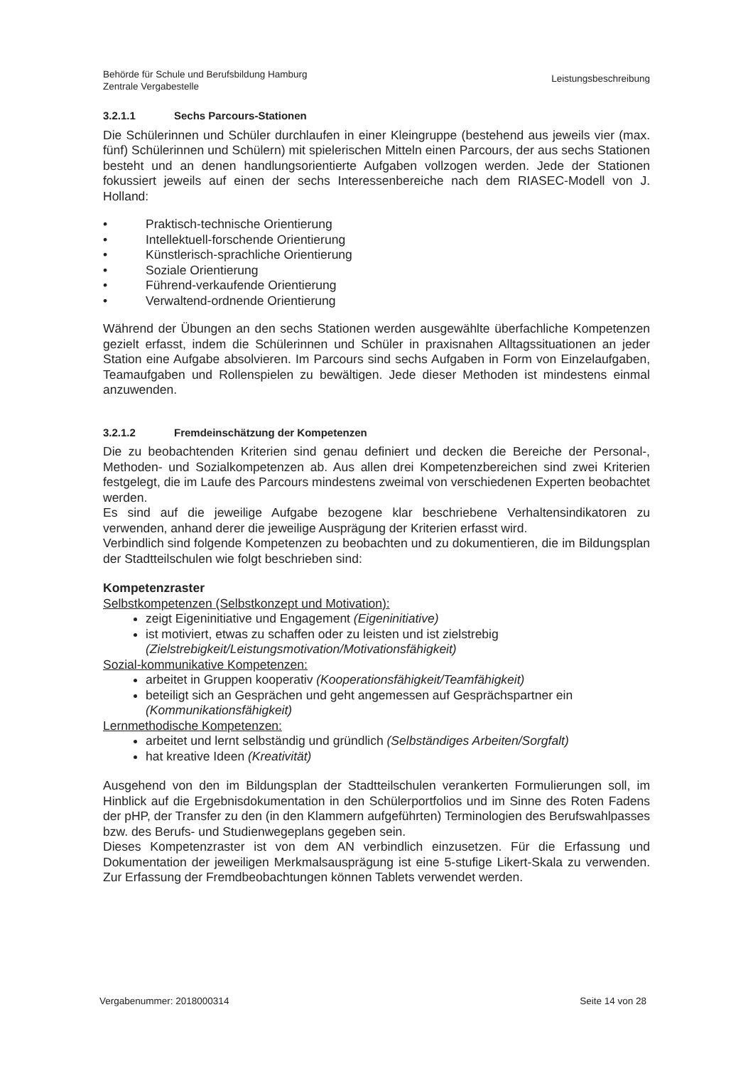Behörde für Schule und Berufsbildung Hamburg
Zentrale Vergabestelle
Leistungsbeschreibung
3.2.1.1 Sechs Parcours-Stationen
Die Schülerinnen und Schüler durchlaufen in einer Kleingruppe (bestehend aus jeweils vier (max. fünf) Schülerinnen und Schülern) mit spielerischen Mitteln einen Parcours, der aus sechs Stationen besteht und an denen handlungsorientierte Aufgaben vollzogen werden. Jede der Stationen fokussiert jeweils auf einen der sechs Interessenbereiche nach dem RIASEC-Modell von J. Holland:
• Praktisch-technische Orientierung
• Intellektuell-forschende Orientierung
• Künstlerisch-sprachliche Orientierung
• Soziale Orientierung
• Führend-verkaufende Orientierung
• Verwaltend-ordnende Orientierung
Während der Übungen an den sechs Stationen werden ausgewählte überfachliche Kompetenzen gezielt erfasst, indem die Schülerinnen und Schüler in praxisnahen Alltagssituationen an jeder Station eine Aufgabe absolvieren. Im Parcours sind sechs Aufgaben in Form von Einzelaufgaben, Teamaufgaben und Rollenspielen zu bewältigen. Jede dieser Methoden ist mindestens einmal anzuwenden.
3.2.1.2 Fremdeinschätzung der Kompetenzen
Die zu beobachtenden Kriterien sind genau definiert und decken die Bereiche der Personal-, Methoden- und Sozialkompetenzen ab. Aus allen drei Kompetenzbereichen sind zwei Kriterien festgelegt, die im Laufe des Parcours mindestens zweimal von verschiedenen Experten beobachtet werden.
Es sind auf die jeweilige Aufgabe bezogene klar beschriebene Verhaltensindikatoren zu verwenden, anhand derer die jeweilige Ausprägung der Kriterien erfasst wird.
Verbindlich sind folgende Kompetenzen zu beobachten und zu dokumentieren, die im Bildungsplan der Stadtteilschulen wie folgt beschrieben sind:
Kompetenzraster
Selbstkompetenzen (Selbstkonzept und Motivation):
zeigt Eigeninitiative und Engagement (Eigeninitiative)
ist motiviert, etwas zu schaffen oder zu leisten und ist zielstrebig (Zielstrebigkeit/Leistungsmotivation/Motivationsfähigkeit)
Sozial-kommunikative Kompetenzen:
arbeitet in Gruppen kooperativ (Kooperationsfähigkeit/Teamfähigkeit)
beteiligt sich an Gesprächen und geht angemessen auf Gesprächspartner ein (Kommunikationsfähigkeit)
Lernmethodische Kompetenzen:
arbeitet und lernt selbständig und gründlich (Selbständiges Arbeiten/Sorgfalt)
hat kreative Ideen (Kreativität)
Ausgehend von den im Bildungsplan der Stadtteilschulen verankerten Formulierungen soll, im Hinblick auf die Ergebnisdokumentation in den Schülerportfolios und im Sinne des Roten Fadens der pHP, der Transfer zu den (in den Klammern aufgeführten) Terminologien des Berufswahlpasses bzw. des Berufs- und Studienwegeplans gegeben sein.
Dieses Kompetenzraster ist von dem AN verbindlich einzusetzen. Für die Erfassung und Dokumentation der jeweiligen Merkmalsausprägung ist eine 5-stufige Likert-Skala zu verwenden. Zur Erfassung der Fremdbeobachtungen können Tablets verwendet werden.
Vergabenummer: 2018000314 Seite 14 von 28